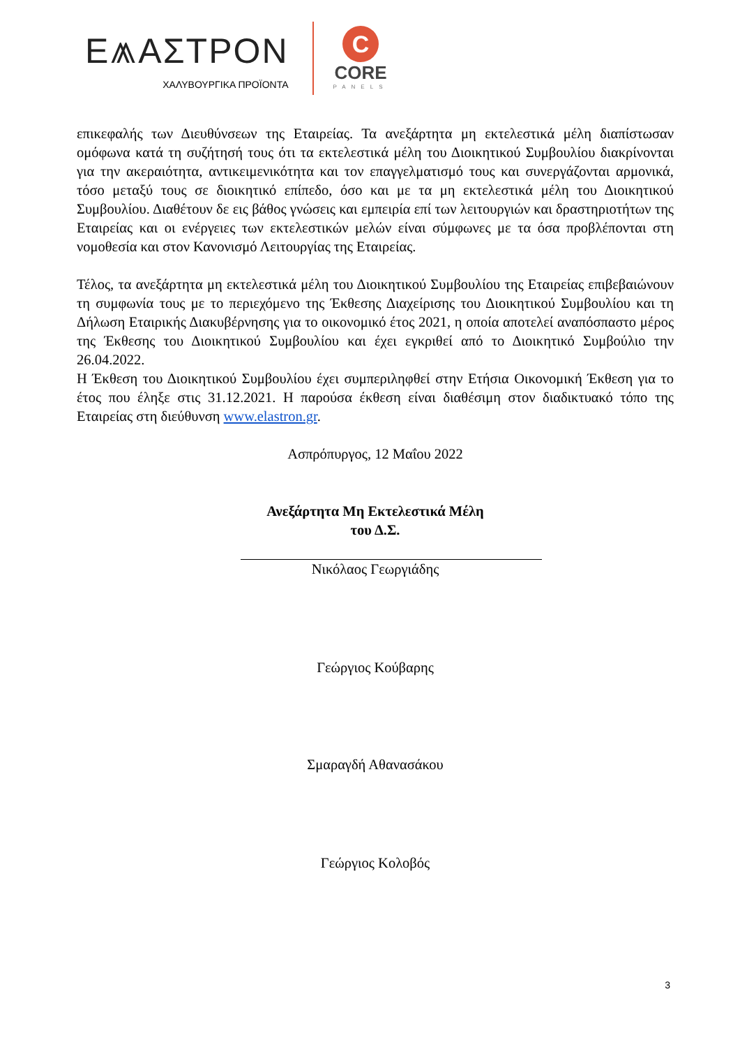Ε⩕ΑΣΤΡΟΝ
ΧΑΛΥΒΟΥΡΓΙΚΑ ΠΡΟΪΟΝΤΑ
C
CORE
PANELS
επικεφαλής των Διευθύνσεων της Εταιρείας. Τα ανεξάρτητα μη εκτελεστικά μέλη διαπίστωσαν ομόφωνα κατά τη συζήτησή τους ότι τα εκτελεστικά μέλη του Διοικητικού Συμβουλίου διακρίνονται για την ακεραιότητα, αντικειμενικότητα και τον επαγγελματισμό τους και συνεργάζονται αρμονικά, τόσο μεταξύ τους σε διοικητικό επίπεδο, όσο και με τα μη εκτελεστικά μέλη του Διοικητικού Συμβουλίου. Διαθέτουν δε εις βάθος γνώσεις και εμπειρία επί των λειτουργιών και δραστηριοτήτων της Εταιρείας και οι ενέργειες των εκτελεστικών μελών είναι σύμφωνες με τα όσα προβλέπονται στη νομοθεσία και στον Κανονισμό Λειτουργίας της Εταιρείας.
Τέλος, τα ανεξάρτητα μη εκτελεστικά μέλη του Διοικητικού Συμβουλίου της Εταιρείας επιβεβαιώνουν τη συμφωνία τους με το περιεχόμενο της Έκθεσης Διαχείρισης του Διοικητικού Συμβουλίου και τη Δήλωση Εταιρικής Διακυβέρνησης για το οικονομικό έτος 2021, η οποία αποτελεί αναπόσπαστο μέρος της Έκθεσης του Διοικητικού Συμβουλίου και έχει εγκριθεί από το Διοικητικό Συμβούλιο την 26.04.2022.
Η Έκθεση του Διοικητικού Συμβουλίου έχει συμπεριληφθεί στην Ετήσια Οικονομική Έκθεση για το έτος που έληξε στις 31.12.2021. Η παρούσα έκθεση είναι διαθέσιμη στον διαδικτυακό τόπο της Εταιρείας στη διεύθυνση www.elastron.gr.
Ασπρόπυργος, 12 Μαΐου 2022
Ανεξάρτητα Μη Εκτελεστικά Μέλη
του Δ.Σ.
Νικόλαος Γεωργιάδης
Γεώργιος Κούβαρης
Σμαραγδή Αθανασάκου
Γεώργιος Κολοβός
3